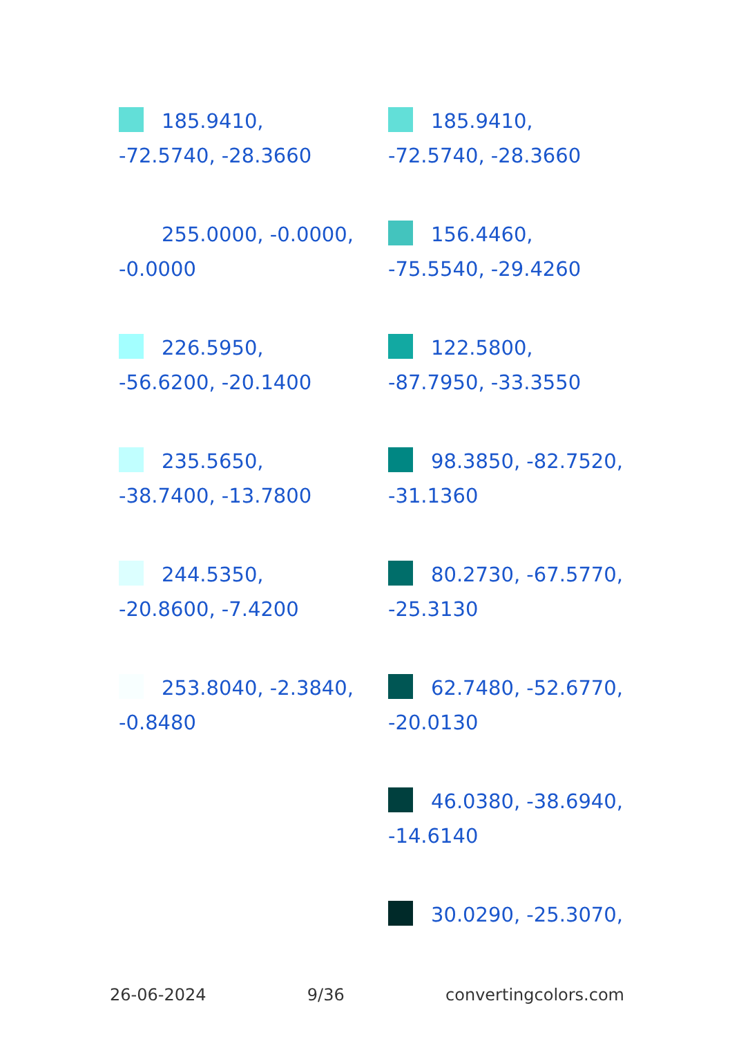185.9410,
-72.5740, -28.3660
255.0000, -0.0000,
-0.0000
226.5950,
-56.6200, -20.1400
235.5650,
-38.7400, -13.7800
244.5350,
-20.8600, -7.4200
253.8040, -2.3840,
-0.8480
185.9410,
-72.5740, -28.3660
156.4460,
-75.5540, -29.4260
122.5800,
-87.7950, -33.3550
98.3850, -82.7520,
-31.1360
80.2730, -67.5770,
-25.3130
62.7480, -52.6770,
-20.0130
46.0380, -38.6940,
-14.6140
30.0290, -25.3070,
26-06-2024 9/36 convertingcolors.com